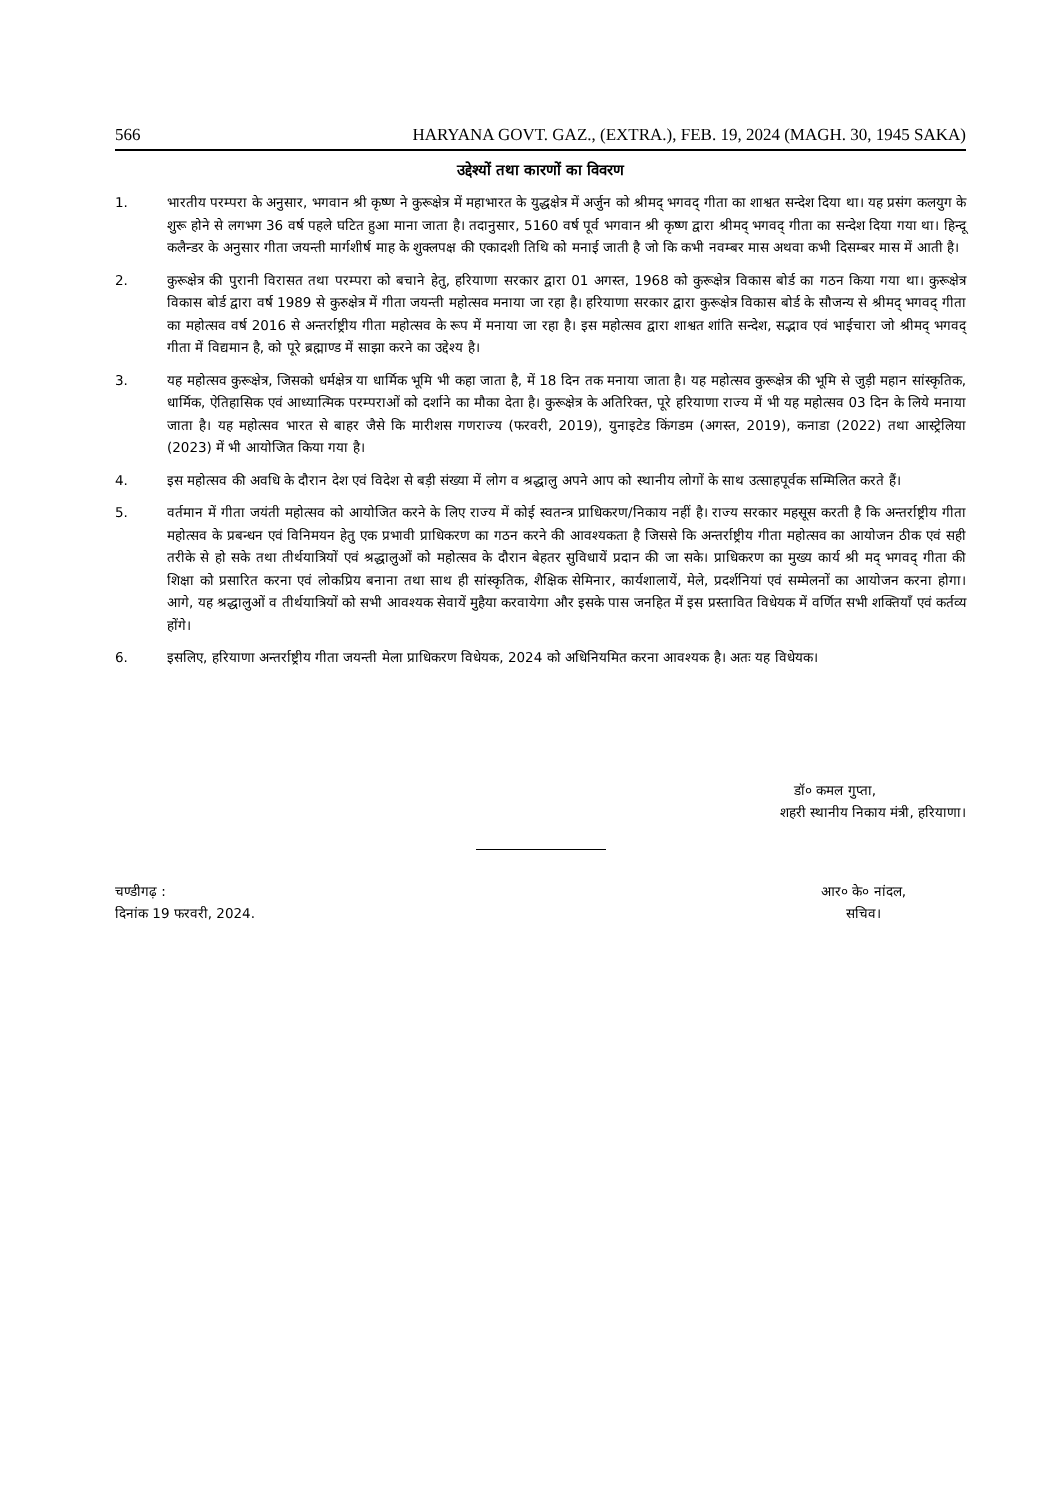566 HARYANA GOVT. GAZ., (EXTRA.), FEB. 19, 2024 (MAGH. 30, 1945 SAKA)
उद्देश्यों तथा कारणों का विवरण
1. भारतीय परम्परा के अनुसार, भगवान श्री कृष्ण ने कुरूक्षेत्र में महाभारत के युद्धक्षेत्र में अर्जुन को श्रीमद् भगवद् गीता का शाश्वत सन्देश दिया था। यह प्रसंग कलयुग के शुरू होने से लगभग 36 वर्ष पहले घटित हुआ माना जाता है। तदानुसार, 5160 वर्ष पूर्व भगवान श्री कृष्ण द्वारा श्रीमद् भगवद् गीता का सन्देश दिया गया था। हिन्दू कलैन्डर के अनुसार गीता जयन्ती मार्गशीर्ष माह के शुक्लपक्ष की एकादशी तिथि को मनाई जाती है जो कि कभी नवम्बर मास अथवा कभी दिसम्बर मास में आती है।
2. कुरूक्षेत्र की पुरानी विरासत तथा परम्परा को बचाने हेतु, हरियाणा सरकार द्वारा 01 अगस्त, 1968 को कुरूक्षेत्र विकास बोर्ड का गठन किया गया था। कुरूक्षेत्र विकास बोर्ड द्वारा वर्ष 1989 से कुरुक्षेत्र में गीता जयन्ती महोत्सव मनाया जा रहा है। हरियाणा सरकार द्वारा कुरूक्षेत्र विकास बोर्ड के सौजन्य से श्रीमद् भगवद् गीता का महोत्सव वर्ष 2016 से अन्तर्राष्ट्रीय गीता महोत्सव के रूप में मनाया जा रहा है। इस महोत्सव द्वारा शाश्वत शांति सन्देश, सद्भाव एवं भाईचारा जो श्रीमद् भगवद् गीता में विद्यमान है, को पूरे ब्रह्माण्ड में साझा करने का उद्देश्य है।
3. यह महोत्सव कुरूक्षेत्र, जिसको धर्मक्षेत्र या धार्मिक भूमि भी कहा जाता है, में 18 दिन तक मनाया जाता है। यह महोत्सव कुरूक्षेत्र की भूमि से जुड़ी महान सांस्कृतिक, धार्मिक, ऐतिहासिक एवं आध्यात्मिक परम्पराओं को दर्शाने का मौका देता है। कुरूक्षेत्र के अतिरिक्त, पूरे हरियाणा राज्य में भी यह महोत्सव 03 दिन के लिये मनाया जाता है। यह महोत्सव भारत से बाहर जैसे कि मारीशस गणराज्य (फरवरी, 2019), युनाइटेड किंगडम (अगस्त, 2019), कनाडा (2022) तथा आस्ट्रेलिया (2023) में भी आयोजित किया गया है।
4. इस महोत्सव की अवधि के दौरान देश एवं विदेश से बड़ी संख्या में लोग व श्रद्धालु अपने आप को स्थानीय लोगों के साथ उत्साहपूर्वक सम्मिलित करते हैं।
5. वर्तमान में गीता जयंती महोत्सव को आयोजित करने के लिए राज्य में कोई स्वतन्त्र प्राधिकरण/निकाय नहीं है। राज्य सरकार महसूस करती है कि अन्तर्राष्ट्रीय गीता महोत्सव के प्रबन्धन एवं विनिमयन हेतु एक प्रभावी प्राधिकरण का गठन करने की आवश्यकता है जिससे कि अन्तर्राष्ट्रीय गीता महोत्सव का आयोजन ठीक एवं सही तरीके से हो सके तथा तीर्थयात्रियों एवं श्रद्धालुओं को महोत्सव के दौरान बेहतर सुविधायें प्रदान की जा सके। प्राधिकरण का मुख्य कार्य श्री मद् भगवद् गीता की शिक्षा को प्रसारित करना एवं लोकप्रिय बनाना तथा साथ ही सांस्कृतिक, शैक्षिक सेमिनार, कार्यशालायें, मेले, प्रदर्शनियां एवं सम्मेलनों का आयोजन करना होगा। आगे, यह श्रद्धालुओं व तीर्थयात्रियों को सभी आवश्यक सेवायें मुहैया करवायेगा और इसके पास जनहित में इस प्रस्तावित विधेयक में वर्णित सभी शक्तियाँ एवं कर्तव्य होंगे।
6. इसलिए, हरियाणा अन्तर्राष्ट्रीय गीता जयन्ती मेला प्राधिकरण विधेयक, 2024 को अधिनियमित करना आवश्यक है। अतः यह विधेयक।
डॉ० कमल गुप्ता,
शहरी स्थानीय निकाय मंत्री, हरियाणा।
चण्डीगढ़ :
दिनांक 19 फरवरी, 2024.
आर० के० नांदल,
सचिव।